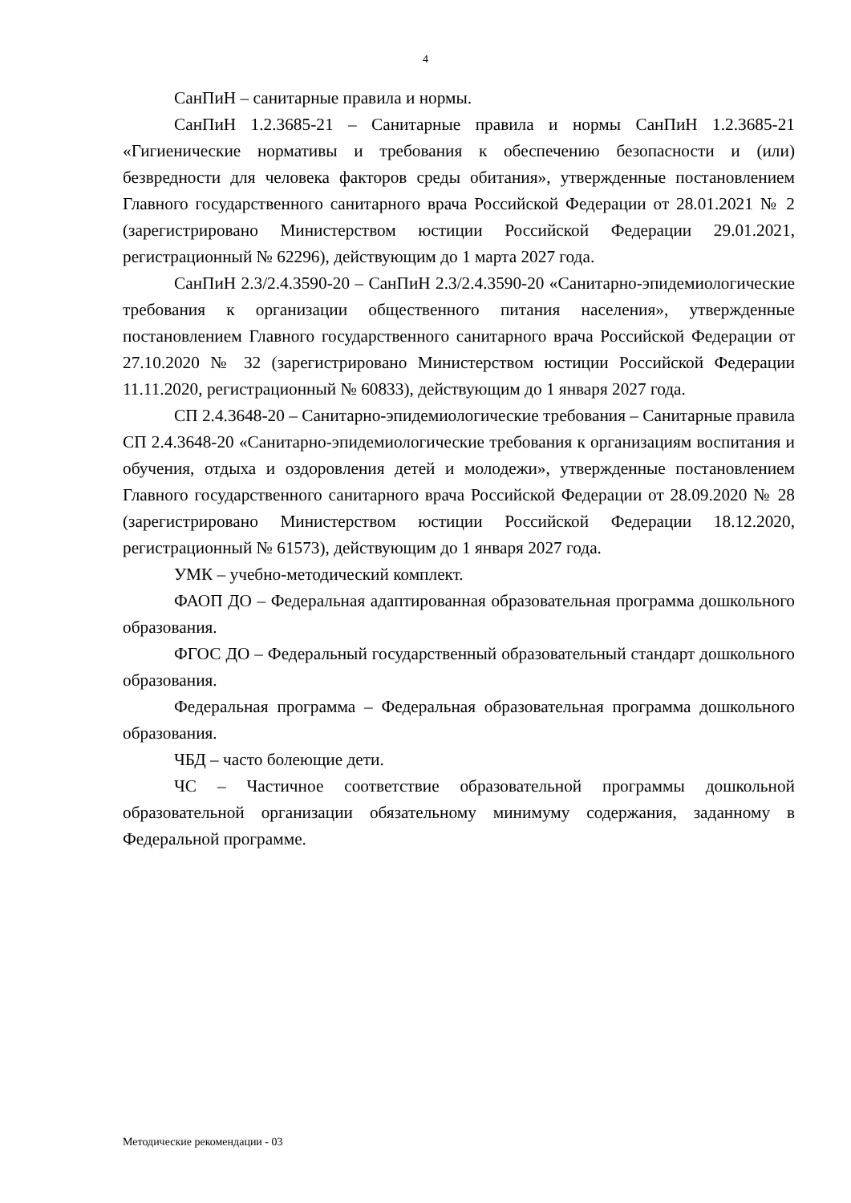4
СанПиН – санитарные правила и нормы.
СанПиН 1.2.3685-21 – Санитарные правила и нормы СанПиН 1.2.3685-21 «Гигиенические нормативы и требования к обеспечению безопасности и (или) безвредности для человека факторов среды обитания», утвержденные постановлением Главного государственного санитарного врача Российской Федерации от 28.01.2021 № 2 (зарегистрировано Министерством юстиции Российской Федерации 29.01.2021, регистрационный № 62296), действующим до 1 марта 2027 года.
СанПиН 2.3/2.4.3590-20 – СанПиН 2.3/2.4.3590-20 «Санитарно-эпидемиологические требования к организации общественного питания населения», утвержденные постановлением Главного государственного санитарного врача Российской Федерации от 27.10.2020 № 32 (зарегистрировано Министерством юстиции Российской Федерации 11.11.2020, регистрационный № 60833), действующим до 1 января 2027 года.
СП 2.4.3648-20 – Санитарно-эпидемиологические требования – Санитарные правила СП 2.4.3648-20 «Санитарно-эпидемиологические требования к организациям воспитания и обучения, отдыха и оздоровления детей и молодежи», утвержденные постановлением Главного государственного санитарного врача Российской Федерации от 28.09.2020 № 28 (зарегистрировано Министерством юстиции Российской Федерации 18.12.2020, регистрационный № 61573), действующим до 1 января 2027 года.
УМК – учебно-методический комплект.
ФАОП ДО – Федеральная адаптированная образовательная программа дошкольного образования.
ФГОС ДО – Федеральный государственный образовательный стандарт дошкольного образования.
Федеральная программа – Федеральная образовательная программа дошкольного образования.
ЧБД – часто болеющие дети.
ЧС – Частичное соответствие образовательной программы дошкольной образовательной организации обязательному минимуму содержания, заданному в Федеральной программе.
Методические рекомендации - 03